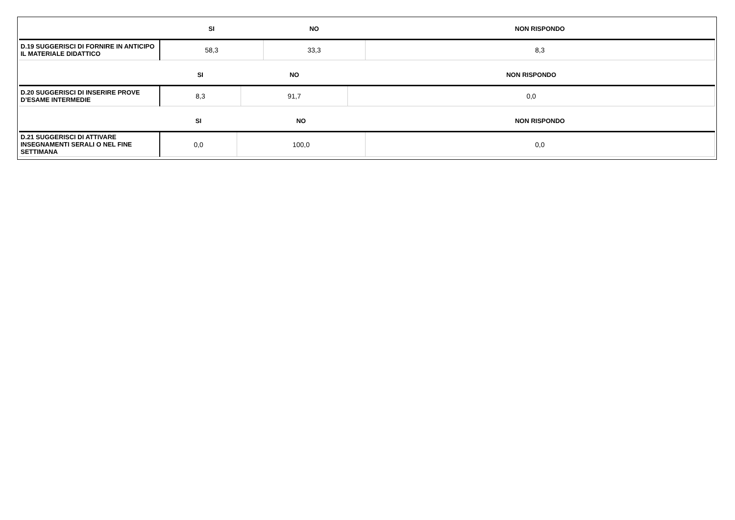| | SI | NO | NON RISPONDO |
| --- | --- | --- | --- |
| D.19 SUGGERISCI DI FORNIRE IN ANTICIPO IL MATERIALE DIDATTICO | 58,3 | 33,3 | 8,3 |
| | SI | NO | NON RISPONDO |
| --- | --- | --- | --- |
| D.20 SUGGERISCI DI INSERIRE PROVE D’ESAME INTERMEDIE | 8,3 | 91,7 | 0,0 |
| | SI | NO | NON RISPONDO |
| --- | --- | --- | --- |
| D.21 SUGGERISCI DI ATTIVARE INSEGNAMENTI SERALI O NEL FINE SETTIMANA | 0,0 | 100,0 | 0,0 |